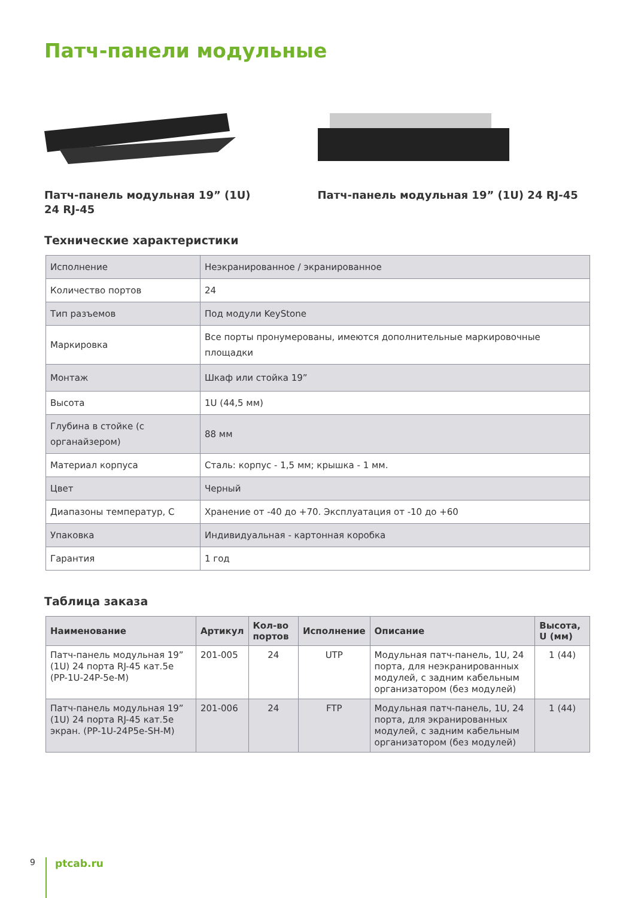Патч-панели модульные
Патч-панель модульная 19” (1U)
24 RJ-45
Патч-панель модульная 19” (1U) 24 RJ-45
Технические характеристики
| Исполнение | Неэкранированное / экранированное |
| Количество портов | 24 |
| Тип разъемов | Под модули KeyStone |
| Маркировка | Все порты пронумерованы, имеются дополнительные маркировочные площадки |
| Монтаж | Шкаф или стойка 19” |
| Высота | 1U (44,5 мм) |
| Глубина в стойке (с органайзером) | 88 мм |
| Материал корпуса | Сталь: корпус - 1,5 мм; крышка - 1 мм. |
| Цвет | Черный |
| Диапазоны температур, С | Хранение от -40 до +70. Эксплуатация от -10 до +60 |
| Упаковка | Индивидуальная - картонная коробка |
| Гарантия | 1 год |
Таблица заказа
| Наименование | Артикул | Кол-во портов | Исполнение | Описание | Высота, U (мм) |
| --- | --- | --- | --- | --- | --- |
| Патч-панель модульная 19” (1U) 24 порта RJ-45 кат.5e (PP-1U-24P-5e-M) | 201-005 | 24 | UTP | Модульная патч-панель, 1U, 24 порта, для неэкранированных модулей, с задним кабельным организатором (без модулей) | 1 (44) |
| Патч-панель модульная 19” (1U) 24 порта RJ-45 кат.5e экран. (PP-1U-24P5e-SH-M) | 201-006 | 24 | FTP | Модульная патч-панель, 1U, 24 порта, для экранированных модулей, с задним кабельным организатором (без модулей) | 1 (44) |
9
ptcab.ru